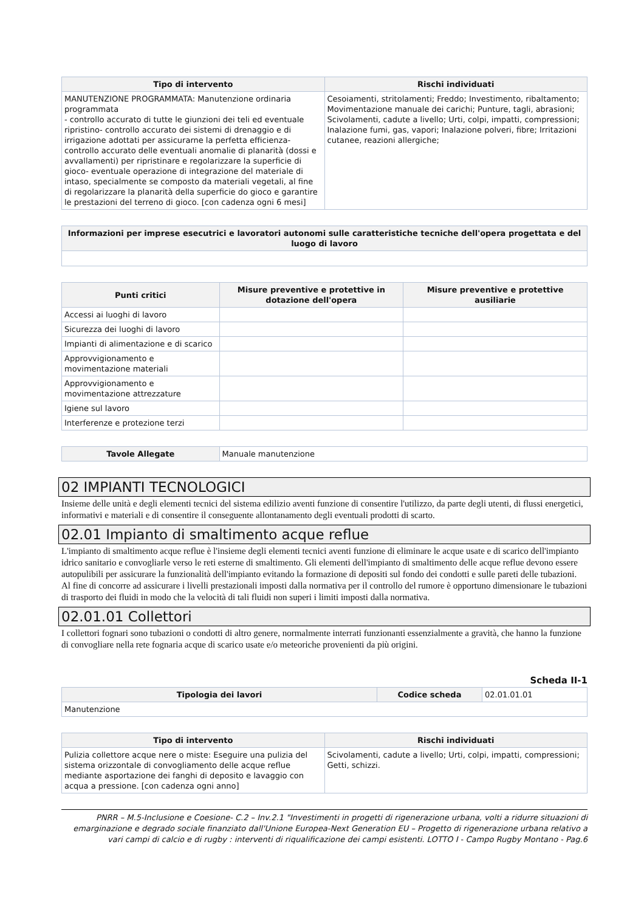| Tipo di intervento | Rischi individuati |
| --- | --- |
| MANUTENZIONE PROGRAMMATA: Manutenzione ordinaria programmata - controllo accurato di tutte le giunzioni dei teli ed eventuale ripristino- controllo accurato dei sistemi di drenaggio e di irrigazione adottati per assicurarne la perfetta efficienza- controllo accurato delle eventuali anomalie di planarità (dossi e avvallamenti) per ripristinare e regolarizzare la superficie di gioco- eventuale operazione di integrazione del materiale di intaso, specialmente se composto da materiali vegetali, al fine di regolarizzare la planarità della superficie do gioco e garantire le prestazioni del terreno di gioco. [con cadenza ogni 6 mesi] | Cesoiamenti, stritolamenti; Freddo; Investimento, ribaltamento; Movimentazione manuale dei carichi; Punture, tagli, abrasioni; Scivolamenti, cadute a livello; Urti, colpi, impatti, compressioni; Inalazione fumi, gas, vapori; Inalazione polveri, fibre; Irritazioni cutanee, reazioni allergiche; |
| Informazioni per imprese esecutrici e lavoratori autonomi sulle caratteristiche tecniche dell'opera progettata e del luogo di lavoro |
| --- |
| Punti critici | Misure preventive e protettive in dotazione dell'opera | Misure preventive e protettive ausiliarie |
| --- | --- | --- |
| Accessi ai luoghi di lavoro | | |
| Sicurezza dei luoghi di lavoro | | |
| Impianti di alimentazione e di scarico | | |
| Approvvigionamento e movimentazione materiali | | |
| Approvvigionamento e movimentazione attrezzature | | |
| Igiene sul lavoro | | |
| Interferenze e protezione terzi | | |
| Tavole Allegate | Manuale manutenzione |
02 IMPIANTI TECNOLOGICI
Insieme delle unità e degli elementi tecnici del sistema edilizio aventi funzione di consentire l'utilizzo, da parte degli utenti, di flussi energetici, informativi e materiali e di consentire il conseguente allontanamento degli eventuali prodotti di scarto.
02.01 Impianto di smaltimento acque reflue
L'impianto di smaltimento acque reflue è l'insieme degli elementi tecnici aventi funzione di eliminare le acque usate e di scarico dell'impianto idrico sanitario e convogliarle verso le reti esterne di smaltimento. Gli elementi dell'impianto di smaltimento delle acque reflue devono essere autopulibili per assicurare la funzionalità dell'impianto evitando la formazione di depositi sul fondo dei condotti e sulle pareti delle tubazioni. Al fine di concorre ad assicurare i livelli prestazionali imposti dalla normativa per il controllo del rumore è opportuno dimensionare le tubazioni di trasporto dei fluidi in modo che la velocità di tali fluidi non superi i limiti imposti dalla normativa.
02.01.01 Collettori
I collettori fognari sono tubazioni o condotti di altro genere, normalmente interrati funzionanti essenzialmente a gravità, che hanno la funzione di convogliare nella rete fognaria acque di scarico usate e/o meteoriche provenienti da più origini.
Scheda II-1
| Tipologia dei lavori | Codice scheda | 02.01.01.01 |
| Manutenzione | | |
| Tipo di intervento | Rischi individuati |
| --- | --- |
| Pulizia collettore acque nere o miste: Eseguire una pulizia del sistema orizzontale di convogliamento delle acque reflue mediante asportazione dei fanghi di deposito e lavaggio con acqua a pressione. [con cadenza ogni anno] | Scivolamenti, cadute a livello; Urti, colpi, impatti, compressioni; Getti, schizzi. |
PNRR – M.5-Inclusione e Coesione- C.2 – Inv.2.1 "Investimenti in progetti di rigenerazione urbana, volti a ridurre situazioni di emarginazione e degrado sociale finanziato dall'Unione Europea-Next Generation EU – Progetto di rigenerazione urbana relativo a vari campi di calcio e di rugby : interventi di riqualificazione dei campi esistenti. LOTTO I - Campo Rugby Montano - Pag.6